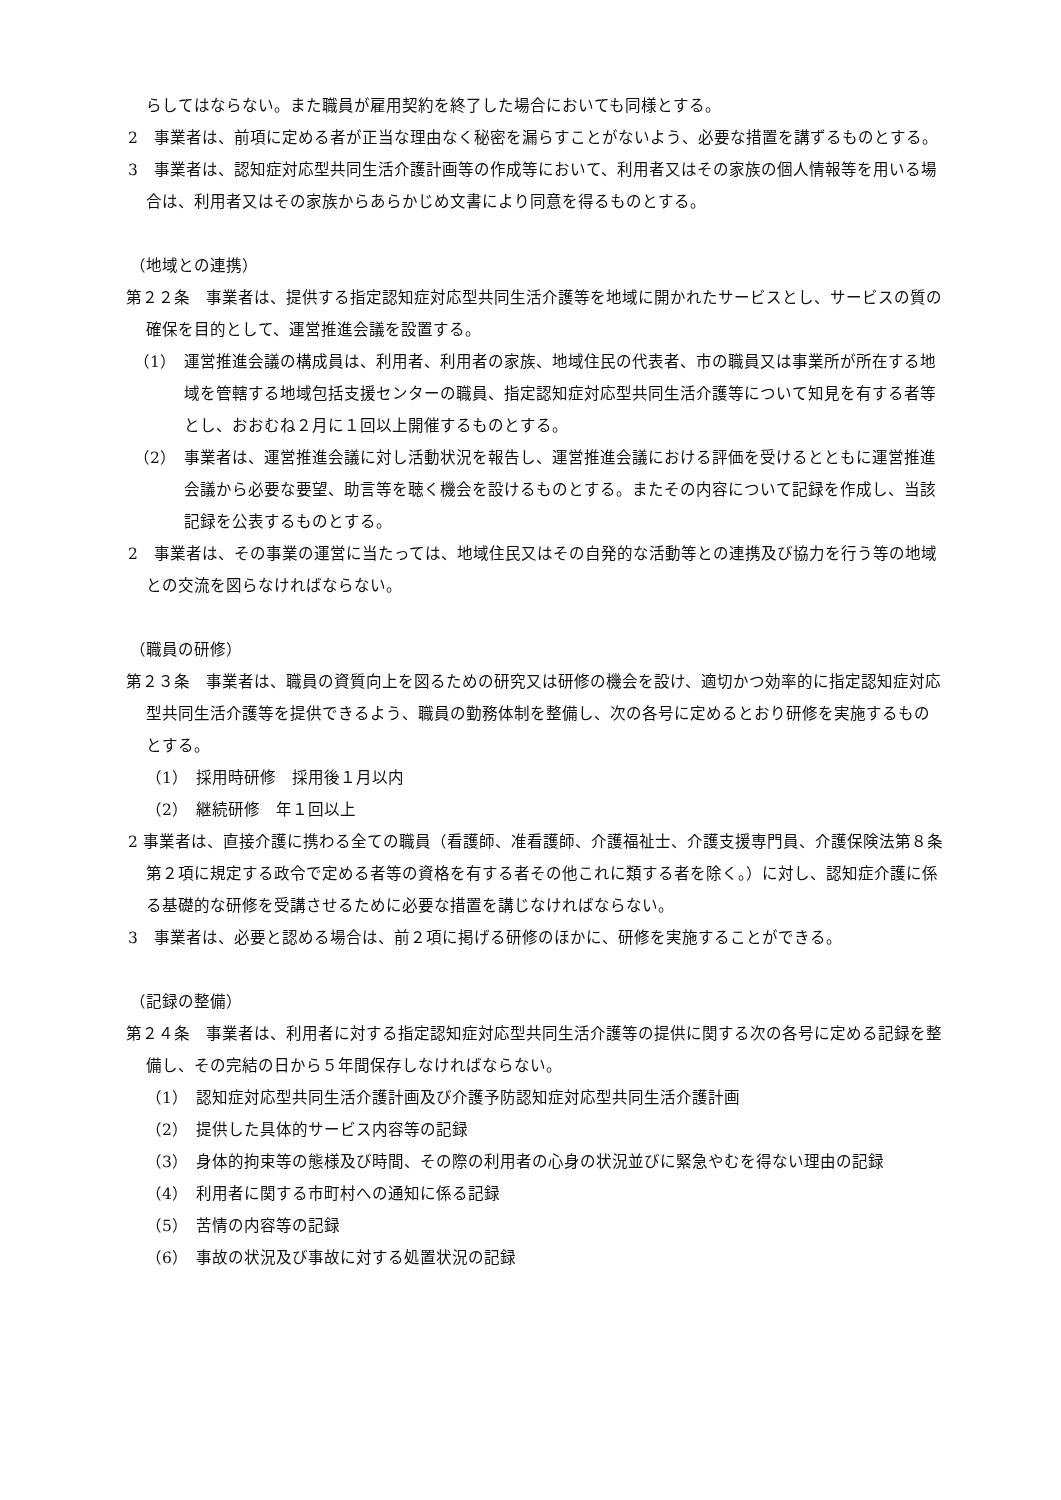らしてはならない。また職員が雇用契約を終了した場合においても同様とする。
2　事業者は、前項に定める者が正当な理由なく秘密を漏らすことがないよう、必要な措置を講ずるものとする。
3　事業者は、認知症対応型共同生活介護計画等の作成等において、利用者又はその家族の個人情報等を用いる場合は、利用者又はその家族からあらかじめ文書により同意を得るものとする。
（地域との連携）
第２２条　事業者は、提供する指定認知症対応型共同生活介護等を地域に開かれたサービスとし、サービスの質の確保を目的として、運営推進会議を設置する。
（1）　運営推進会議の構成員は、利用者、利用者の家族、地域住民の代表者、市の職員又は事業所が所在する地域を管轄する地域包括支援センターの職員、指定認知症対応型共同生活介護等について知見を有する者等とし、おおむね２月に１回以上開催するものとする。
（2）　事業者は、運営推進会議に対し活動状況を報告し、運営推進会議における評価を受けるとともに運営推進会議から必要な要望、助言等を聴く機会を設けるものとする。またその内容について記録を作成し、当該記録を公表するものとする。
2　事業者は、その事業の運営に当たっては、地域住民又はその自発的な活動等との連携及び協力を行う等の地域との交流を図らなければならない。
（職員の研修）
第２３条　事業者は、職員の資質向上を図るための研究又は研修の機会を設け、適切かつ効率的に指定認知症対応型共同生活介護等を提供できるよう、職員の勤務体制を整備し、次の各号に定めるとおり研修を実施するものとする。
（1）　採用時研修　採用後１月以内
（2）　継続研修　年１回以上
2 事業者は、直接介護に携わる全ての職員（看護師、准看護師、介護福祉士、介護支援専門員、介護保険法第８条第２項に規定する政令で定める者等の資格を有する者その他これに類する者を除く。）に対し、認知症介護に係る基礎的な研修を受講させるために必要な措置を講じなければならない。
3　事業者は、必要と認める場合は、前２項に掲げる研修のほかに、研修を実施することができる。
（記録の整備）
第２４条　事業者は、利用者に対する指定認知症対応型共同生活介護等の提供に関する次の各号に定める記録を整備し、その完結の日から５年間保存しなければならない。
（1）　認知症対応型共同生活介護計画及び介護予防認知症対応型共同生活介護計画
（2）　提供した具体的サービス内容等の記録
（3）　身体的拘束等の態様及び時間、その際の利用者の心身の状況並びに緊急やむを得ない理由の記録
（4）　利用者に関する市町村への通知に係る記録
（5）　苦情の内容等の記録
（6）　事故の状況及び事故に対する処置状況の記録